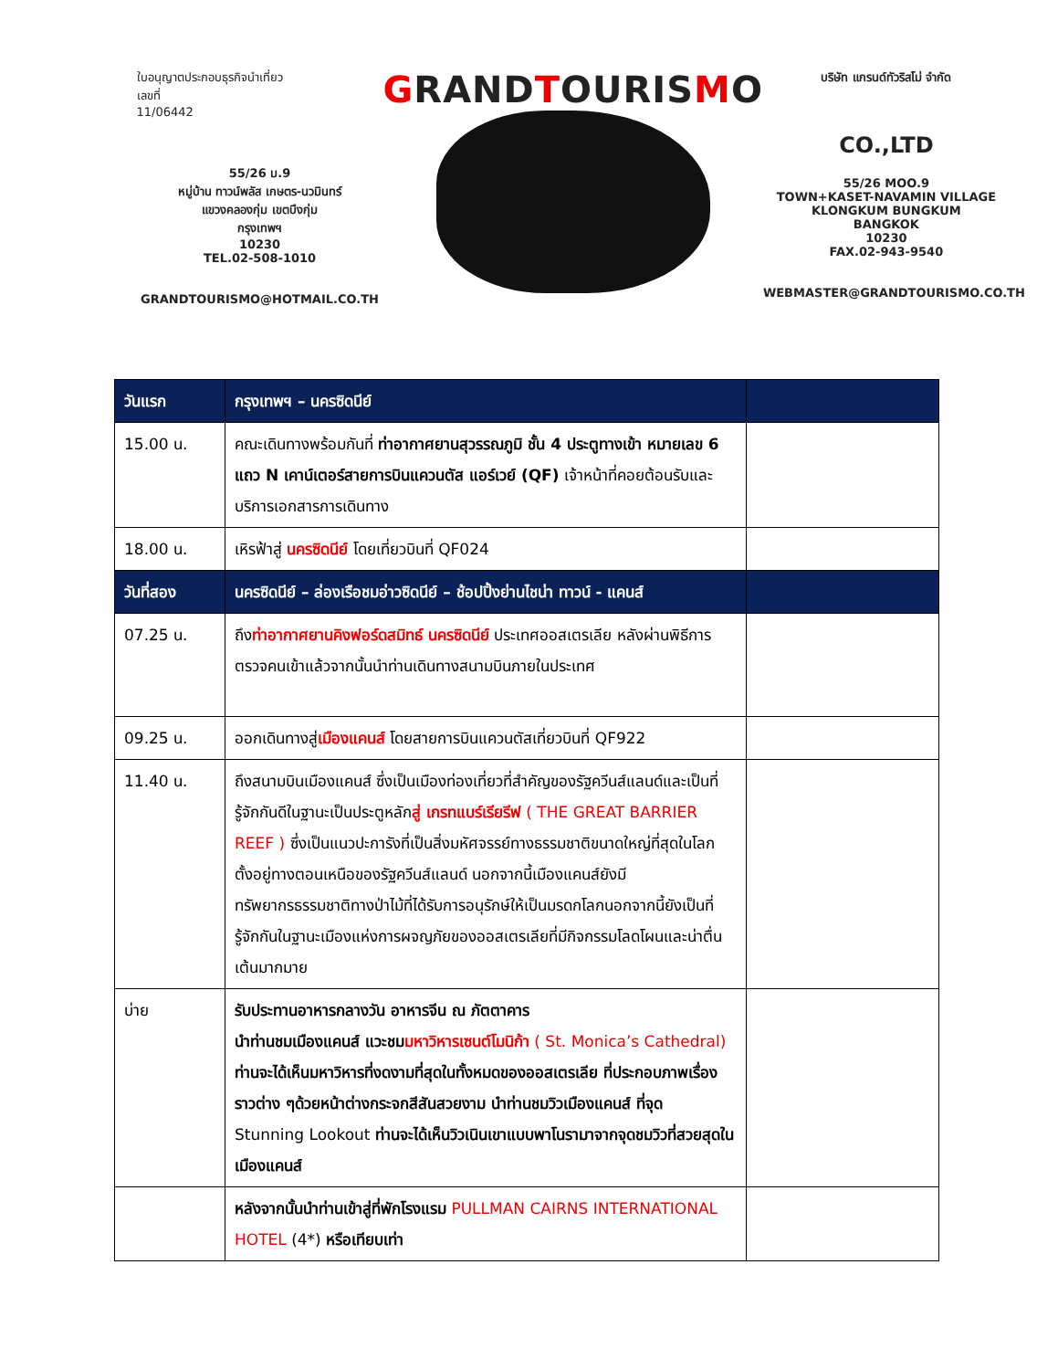ใบอนุญาตประกอบธุรกิจนำเที่ยว
เลขที่
11/06442
55/26 ม.9
หมู่บ้าน ทาวน์พลัส เกษตร-นวมินทร์
แขวงคลองกุ่ม เขตบึงกุ่ม
กรุงเทพฯ
10230
TEL.02-508-1010
GRANDTOURISMO@HOTMAIL.CO.TH
GRANDTOURISMO
บริษัท แกรนด์ทัวริสโม่ จำกัด
CO.,LTD
55/26 MOO.9
TOWN+KASET-NAVAMIN VILLAGE
KLONGKUM BUNGKUM
BANGKOK
10230
FAX.02-943-9540
WEBMASTER@GRANDTOURISMO.CO.TH
| วันแรก | กรุงเทพฯ – นครซิดนีย์ | |
| 15.00 น. | คณะเดินทางพร้อมกันที่ ท่าอากาศยานสุวรรณภูมิ ชั้น 4 ประตูทางเข้า หมายเลข 6 แถว N เคาน์เตอร์สายการบินแควนตัส แอร์เวย์ (QF) เจ้าหน้าที่คอยต้อนรับและบริการเอกสารการเดินทาง | |
| 18.00 น. | เหิรฟ้าสู่ นครซิดนีย์ โดยเที่ยวบินที่ QF024 | |
| วันที่สอง | นครซิดนีย์ – ล่องเรือชมอ่าวซิดนีย์ – ช้อปปิ้งย่านไชน่า ทาวน์ - แคนส์ | |
| 07.25 น. | ถึง ท่าอากาศยานคิงฟอร์ดสมิทธ์ นครซิดนีย์ ประเทศออสเตรเลีย หลังผ่านพิธีการตรวจคนเข้าแล้วจากนั้นนำท่านเดินทางสนามบินภายในประเทศ | |
| 09.25 น. | ออกเดินทางสู่ เมืองแคนส์ โดยสายการบินแควนตัสเที่ยวบินที่ QF922 | |
| 11.40 น. | ถึงสนามบินเมืองแคนส์ ซึ่งเป็นเมืองท่องเที่ยวที่สำคัญของรัฐควีนส์แลนด์และเป็นที่รู้จักกันดีในฐานะเป็นประตูหลัก สู่ เกรทแบร์เรียรีฟ ( THE GREAT BARRIER REEF ) ซึ่งเป็นแนวปะการังที่เป็นสิ่งมหัศจรรย์ทางธรรมชาติขนาดใหญ่ที่สุดในโลก ตั้งอยู่ทางตอนเหนือของรัฐควีนส์แลนด์ นอกจากนี้เมืองแคนส์ยังมีทรัพยากรธรรมชาติทางป่าไม้ที่ได้รับการอนุรักษ์ให้เป็นมรดกโลกนอกจากนี้ยังเป็นที่รู้จักกันในฐานะเมืองแห่งการผจญภัยของออสเตรเลียที่มีกิจกรรมโลดโผนและน่าตื่นเต้นมากมาย | |
| บ่าย | รับประทานอาหารกลางวัน อาหารจีน ณ ภัตตาคาร นำท่านชมเมืองแคนส์ แวะชม มหาวิหารเซนต์โมนิก้า ( St. Monica’s Cathedral) ท่านจะได้เห็นมหาวิหารที่งดงามที่สุดในทั้งหมดของออสเตรเลีย ที่ประกอบภาพเรื่องราวต่าง ๆด้วยหน้าต่างกระจกสีสันสวยงาม นำท่านชมวิวเมืองแคนส์ ที่จุด Stunning Lookout ท่านจะได้เห็นวิวเนินเขาแบบพาโนรามาจากจุดชมวิวที่สวยสุดในเมืองแคนส์ | |
| | หลังจากนั้นนำท่านเข้าสู่ที่พักโรงแรม PULLMAN CAIRNS INTERNATIONAL HOTEL (4*) หรือเทียบเท่า | |